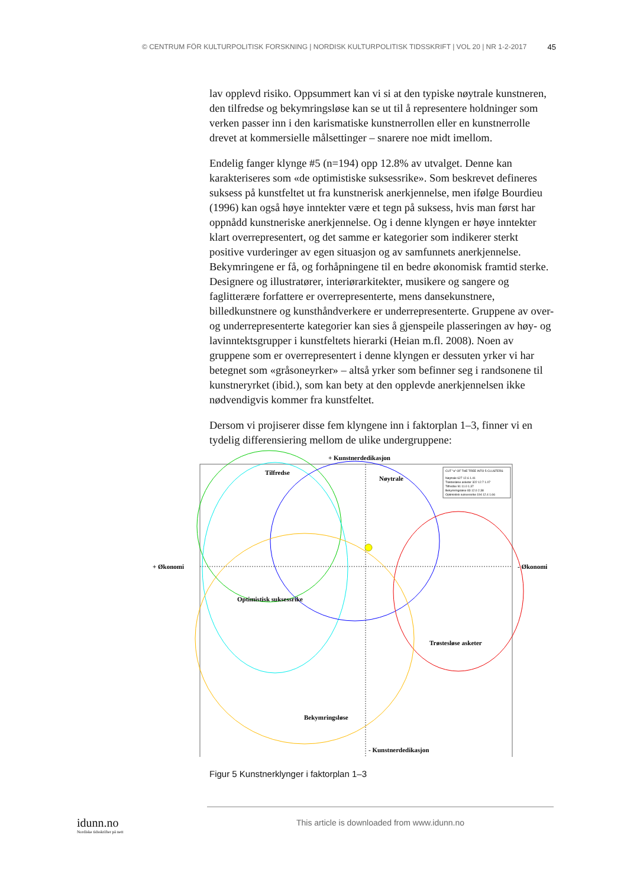© CENTRUM FÖR KULTURPOLITISK FORSKNING | NORDISK KULTURPOLITISK TIDSSKRIFT | VOL 20 | NR 1-2-2017 45
lav opplevd risiko. Oppsummert kan vi si at den typiske nøytrale kunstneren, den tilfredse og bekymringsløse kan se ut til å representere holdninger som verken passer inn i den karismatiske kunstnerrollen eller en kunstnerrolle drevet at kommersielle målsettinger – snarere noe midt imellom.
Endelig fanger klynge #5 (n=194) opp 12.8% av utvalget. Denne kan karakteriseres som «de optimistiske suksessrike». Som beskrevet defineres suksess på kunstfeltet ut fra kunstnerisk anerkjennelse, men ifølge Bourdieu (1996) kan også høye inntekter være et tegn på suksess, hvis man først har oppnådd kunstneriske anerkjennelse. Og i denne klyngen er høye inntekter klart overrepresentert, og det samme er kategorier som indikerer sterkt positive vurderinger av egen situasjon og av samfunnets anerkjennelse. Bekymringene er få, og forhåpningene til en bedre økonomisk framtid sterke. Designere og illustratører, interiørarkitekter, musikere og sangere og faglitterære forfattere er overrepresenterte, mens dansekunstnere, billedkunstnere og kunsthåndverkere er underrepresenterte. Gruppene av over- og underrepresenterte kategorier kan sies å gjenspeile plasseringen av høy- og lavinntektsgrupper i kunstfeltets hierarki (Heian m.fl. 2008). Noen av gruppene som er overrepresentert i denne klyngen er dessuten yrker vi har betegnet som «gråsoneyrker» – altså yrker som befinner seg i randsonene til kunstneryrket (ibid.), som kan bety at den opplevde anerkjennelsen ikke nødvendigvis kommer fra kunstfeltet.
Dersom vi projiserer disse fem klyngene inn i faktorplan 1–3, finner vi en tydelig differensiering mellom de ulike undergruppene:
+ Kunstnerdedikasjon
+ Økonomi
- Økonomi
Tilfredse
Nøytrale
Optimistisk suksessrike
Trøstesløse asketer
Bekymringsløse
- Kunstnerdedikasjon
CUT "a" OF THE TREE INTO 5 CLUSTERS
Nøytrale 627 12.6 1.41
Trøstesløse asketer 322 12.7 1.07
Tilfredse 91 11.0 1.37
Bekymringsløse 83 12.0 2.38
Optimistisk suksessrike 194 12.4 1.66
Figur 5 Kunstnerklynger i faktorplan 1–3
idunn.no
Nordiske tidsskrifter på nett
This article is downloaded from www.idunn.no